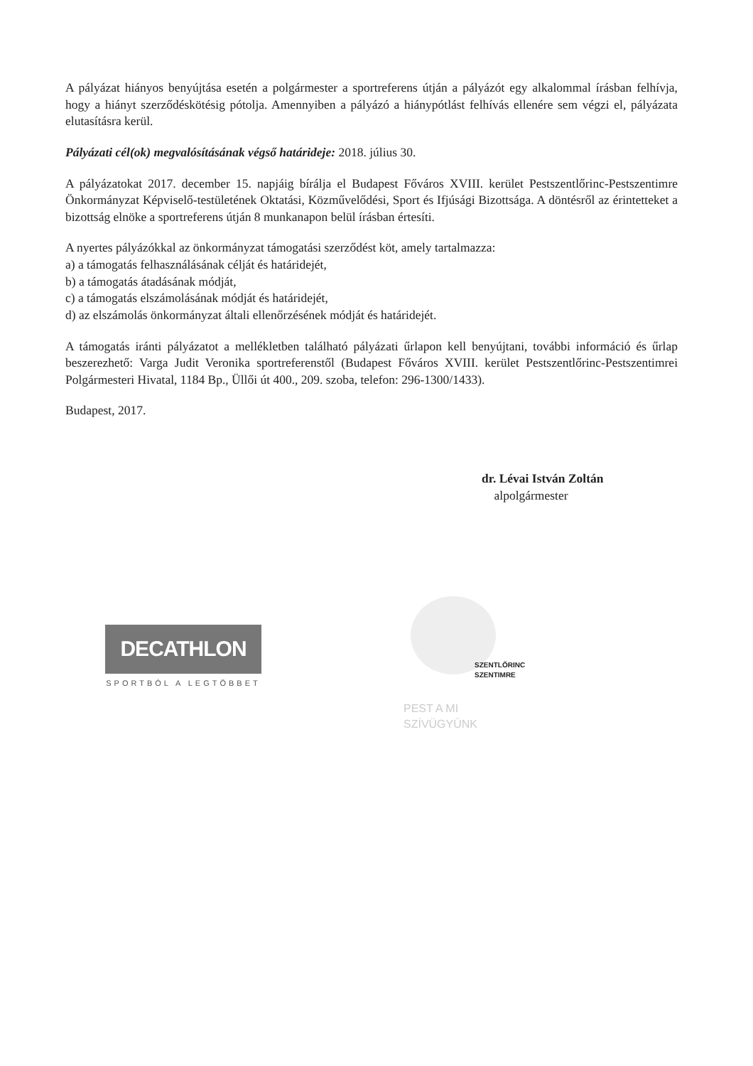A pályázat hiányos benyújtása esetén a polgármester a sportreferens útján a pályázót egy alkalommal írásban felhívja, hogy a hiányt szerződéskötésig pótolja. Amennyiben a pályázó a hiánypótlást felhívás ellenére sem végzi el, pályázata elutasításra kerül.
Pályázati cél(ok) megvalósításának végső határideje: 2018. július 30.
A pályázatokat 2017. december 15. napjáig bírálja el Budapest Főváros XVIII. kerület Pestszentlőrinc-Pestszentimre Önkormányzat Képviselő-testületének Oktatási, Közművelődési, Sport és Ifjúsági Bizottsága. A döntésről az érintetteket a bizottság elnöke a sportreferens útján 8 munkanapon belül írásban értesíti.
A nyertes pályázókkal az önkormányzat támogatási szerződést köt, amely tartalmazza:
a) a támogatás felhasználásának célját és határidejét,
b) a támogatás átadásának módját,
c) a támogatás elszámolásának módját és határidejét,
d) az elszámolás önkormányzat általi ellenőrzésének módját és határidejét.
A támogatás iránti pályázatot a mellékletben található pályázati űrlapon kell benyújtani, további információ és űrlap beszerezhető: Varga Judit Veronika sportreferenstől (Budapest Főváros XVIII. kerület Pestszentlőrinc-Pestszentimrei Polgármesteri Hivatal, 1184 Bp., Üllői út 400., 209. szoba, telefon: 296-1300/1433).
Budapest, 2017.
dr. Lévai István Zoltán
alpolgármester
DECATHLON
SPORTBÓL A LEGTÖBBET
SZENTLŐRINC
SZENTIMRE
PEST A MI SZÍVÜGYÜNK